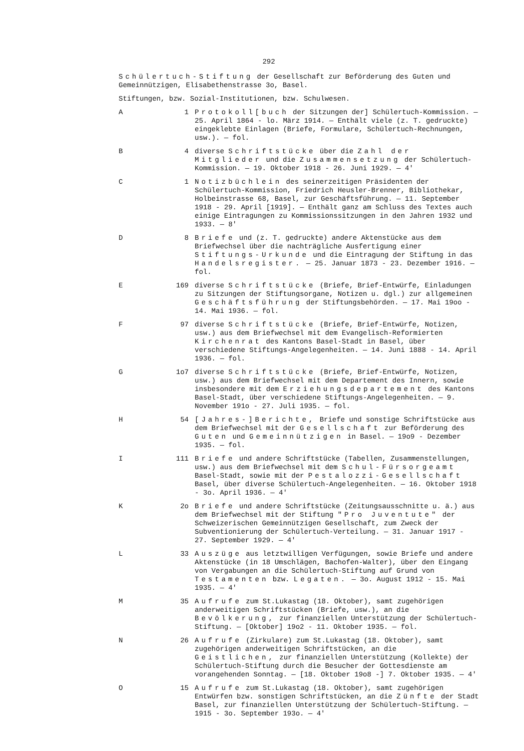292
Schülertuch-Stiftung der Gesellschaft zur Beförderung des Guten und Gemeinnützigen, Elisabethenstrasse 3o, Basel.
Stiftungen, bzw. Sozial-Institutionen, bzw. Schulwesen.
A 1 Protokoll[buch der Sitzungen der] Schülertuch-Kommission. — 25. April 1864 - lo. März 1914. — Enthält viele (z. T. gedruckte) eingeklebte Einlagen (Briefe, Formulare, Schülertuch-Rechnungen, usw.). — fol.
B 4 diverse Schriftstücke über die Zahl der Mitglieder und die Zusammensetzung der Schülertuch-Kommission. — 19. Oktober 1918 - 26. Juni 1929. — 4'
C 1 Notizbüchlein des seinerzeitigen Präsidenten der Schülertuch-Kommission, Friedrich Heusler-Brenner, Bibliothekar, Holbeinstrasse 68, Basel, zur Geschäftsführung. — 11. September 1918 - 29. April [1919]. — Enthält ganz am Schluss des Textes auch einige Eintragungen zu Kommissionssitzungen in den Jahren 1932 und 1933. — 8'
D 8 Briefe und (z. T. gedruckte) andere Aktenstücke aus dem Briefwechsel über die nachträgliche Ausfertigung einer Stiftungs-Urkunde und die Eintragung der Stiftung in das Handelsregister. — 25. Januar 1873 - 23. Dezember 1916. — fol.
E 169 diverse Schriftstücke (Briefe, Brief-Entwürfe, Einladungen zu Sitzungen der Stiftungsorgane, Notizen u. dgl.) zur allgemeinen Geschäftsführung der Stiftungsbehörden. — 17. Mai 19oo - 14. Mai 1936. — fol.
F 97 diverse Schriftstücke (Briefe, Brief-Entwürfe, Notizen, usw.) aus dem Briefwechsel mit dem Evangelisch-Reformierten Kirchenrat des Kantons Basel-Stadt in Basel, über verschiedene Stiftungs-Angelegenheiten. — 14. Juni 1888 - 14. April 1936. — fol.
G 1o7 diverse Schriftstücke (Briefe, Brief-Entwürfe, Notizen, usw.) aus dem Briefwechsel mit dem Departement des Innern, sowie insbesondere mit dem Erziehungsdepartement des Kantons Basel-Stadt, über verschiedene Stiftungs-Angelegenheiten. — 9. November 191o - 27. Juli 1935. — fol.
H 54 [Jahres-]Berichte, Briefe und sonstige Schriftstücke aus dem Briefwechsel mit der Gesellschaft zur Beförderung des Guten und Gemeinnützigen in Basel. — 19o9 - Dezember 1935. — fol.
I 111 Briefe und andere Schriftstücke (Tabellen, Zusammenstellungen, usw.) aus dem Briefwechsel mit dem Schul-Fürsorgeamt Basel-Stadt, sowie mit der Pestalozzi-Gesellschaft Basel, über diverse Schülertuch-Angelegenheiten. — 16. Oktober 1918 - 3o. April 1936. — 4'
K 2o Briefe und andere Schriftstücke (Zeitungsausschnitte u. ä.) aus dem Briefwechsel mit der Stiftung "Pro Juventute" der Schweizerischen Gemeinnützigen Gesellschaft, zum Zweck der Subventionierung der Schülertuch-Verteilung. — 31. Januar 1917 - 27. September 1929. — 4'
L 33 Auszüge aus letztwilligen Verfügungen, sowie Briefe und andere Aktenstücke (in 18 Umschlägen, Bachofen-Walter), über den Eingang von Vergabungen an die Schülertuch-Stiftung auf Grund von Testamenten bzw. Legaten. — 3o. August 1912 - 15. Mai 1935. — 4'
M 35 Aufrufe zum St.Lukastag (18. Oktober), samt zugehörigen anderweitigen Schriftstücken (Briefe, usw.), an die Bevölkerung, zur finanziellen Unterstützung der Schülertuch-Stiftung. — [Oktober] 19o2 - 11. Oktober 1935. — fol.
N 26 Aufrufe (Zirkulare) zum St.Lukastag (18. Oktober), samt zugehörigen anderweitigen Schriftstücken, an die Geistlichen, zur finanziellen Unterstützung (Kollekte) der Schülertuch-Stiftung durch die Besucher der Gottesdienste am vorangehenden Sonntag. — [18. Oktober 19o8 -] 7. Oktober 1935. — 4'
O 15 Aufrufe zum St.Lukastag (18. Oktober), samt zugehörigen Entwürfen bzw. sonstigen Schriftstücken, an die Zünfte der Stadt Basel, zur finanziellen Unterstützung der Schülertuch-Stiftung. — 1915 - 3o. September 193o. — 4'